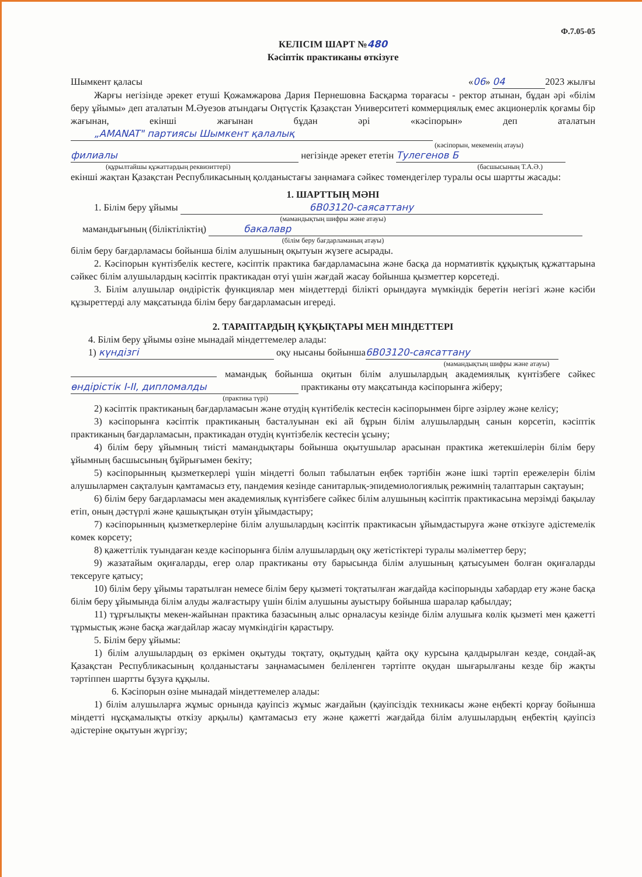Ф.7.05-05
КЕЛІСІМ ШАРТ №480
Кәсіптік практиканы өткізуге
Шымкент қаласы «06» 04 2023 жылғы
Жарғы негізінде әрекет етуші Қожамжарова Дария Пернешовна Басқарма төрағасы - ректор атынан, бұдан әрі «білім беру ұйымы» деп аталатын М.Әуезов атындағы Оңтүстік Қазақстан Университеті коммерциялық емес акционерлік қоғамы бір жағынан, екінші жағынан бұдан әрі «кәсіпорын» деп аталатын „AMANAT" партиясы Шымкент қалалық
(кәсіпорын, мекеменің атауы)
филиалы негізінде әрекет ететін Тулегенов Б
(құрылтайшы құжаттардың реквизиттері) (басшысының Т.А.Ә.)
екінші жақтан Қазақстан Республикасының қолданыстағы заңнамаға сәйкес төмендегілер туралы осы шартты жасады:
1. ШАРТТЫҢ МӘНІ
1. Білім беру ұйымы 6В03120-саясаттану
(мамандықтың шифры және атауы)
мамандығының (біліктіліктің) бакалавр
(білім беру бағдарламаның атауы)
білім беру бағдарламасы бойынша білім алушының оқытуын жүзеге асырады.
2. Кәсіпорын күнтізбелік кестеге, кәсіптік практика бағдарламасына және басқа да нормативтік құқықтық құжаттарына сәйкес білім алушылардың кәсіптік практикадан өтуі үшін жағдай жасау бойынша қызметтер көрсетеді.
3. Білім алушылар өндірістік функциялар мен міндеттерді білікті орындауға мүмкіндік беретін негізгі және кәсіби құзыреттерді алу мақсатында білім беру бағдарламасын игереді.
2. ТАРАПТАРДЫҢ ҚҰҚЫҚТАРЫ МЕН МІНДЕТТЕРІ
4. Білім беру ұйымы өзіне мынадай міндеттемелер алады:
1) күндізгі оқу нысаны бойынша 6В03120-саясаттану
(мамандықтың шифры және атауы)
мамандық бойынша оқитын білім алушылардың академиялық күнтізбеге сәйкес өндірістік I-II, дипломалды практиканы өту мақсатында кәсіпорынға жіберу;
(практика түрі)
2) кәсіптік практиканың бағдарламасын және өтудің күнтібелік кестесін кәсіпорынмен бірге әзірлеу және келісу;
3) кәсіпорынға кәсіптік практиканың басталуынан екі ай бұрын білім алушылардың санын көрсетіп, кәсіптік практиканың бағдарламасын, практикадан өтудің күнтізбелік кестесін ұсыну;
4) білім беру ұйымның тиісті мамандықтары бойынша оқытушылар арасынан практика жетекшілерін білім беру ұйымның басшысының бұйрығымен бекіту;
5) кәсіпорынның қызметкерлері үшін міндетті болып табылатын еңбек тәртібін және ішкі тәртіп ережелерін білім алушылармен сақталуын қамтамасыз ету, пандемия кезінде санитарлық-эпидемиологиялық режимнің талаптарын сақтауын;
6) білім беру бағдарламасы мен академиялық күнтізбеге сәйкес білім алушының кәсіптік практикасына мерзімді бақылау етіп, оның дәстүрлі және қашықтықан өтуін ұйымдастыру;
7) кәсіпорынның қызметкерлеріне білім алушылардың кәсіптік практикасын ұйымдастыруға және өткізуге әдістемелік көмек көрсету;
8) қажеттілік туындаған кезде кәсіпорынға білім алушылардың оқу жетістіктері туралы мәліметтер беру;
9) жазатайым оқиғаларды, егер олар практиканы өту барысында білім алушының қатысуымен болған оқиғаларды тексеруге қатысу;
10) білім беру ұйымы таратылған немесе білім беру қызметі тоқтатылған жағдайда кәсіпорынды хабардар ету және басқа білім беру ұйымында білім алуды жалғастыру үшін білім алушыны ауыстыру бойынша шаралар қабылдау;
11) тұрғылықты мекен-жайынан практика базасының алыс орналасуы кезінде білім алушыға көлік қызметі мен қажетті тұрмыстық және басқа жағдайлар жасау мүмкіндігін қарастыру.
5. Білім беру ұйымы:
1) білім алушылардың өз еркімен оқытуды тоқтату, оқытудың қайта оқу курсына қалдырылған кезде, сондай-ақ Қазақстан Республикасының қолданыстағы заңнамасымен беліленген тәртіпте оқудан шығарылғаны кезде бір жақты тәртіппен шартты бұзуға құқылы.
6. Кәсіпорын өзіне мынадай міндеттемелер алады:
1) білім алушыларға жұмыс орнында қауіпсіз жұмыс жағдайын (қауіпсіздік техникасы және еңбекті қорғау бойынша міндетті нұсқамалықты өткізу арқылы) қамтамасыз ету және қажетті жағдайда білім алушылардың еңбектің қауіпсіз әдістеріне оқытуын жүргізу;